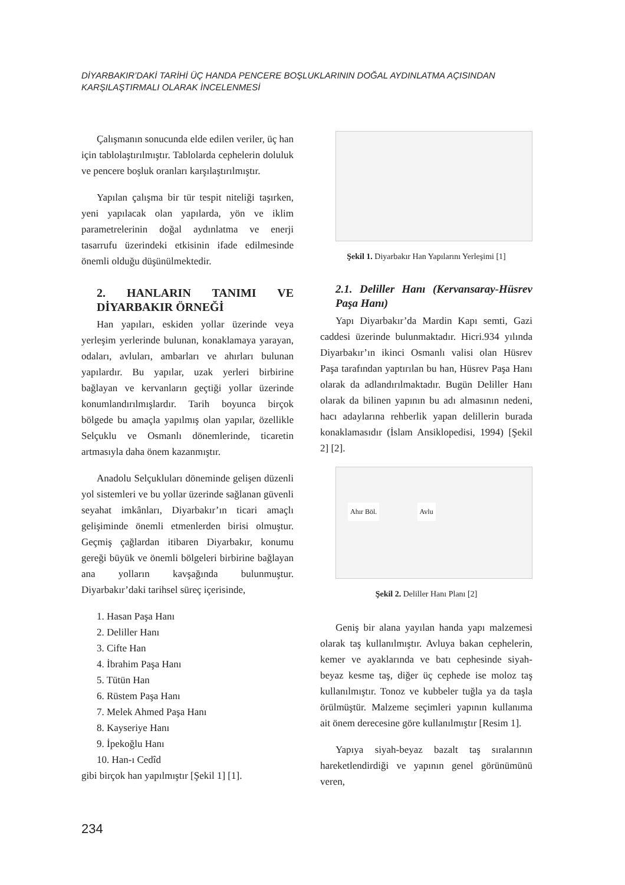DİYARBAKIR’DAKİ TARİHİ ÜÇ HANDA PENCERE BOŞLUKLARININ DOĞAL AYDINLATMA AÇISINDAN KARŞILAŞTIRMALI OLARAK İNCELENMESİ
Çalışmanın sonucunda elde edilen veriler, üç han için tablolaştırılmıştır. Tablolarda cephelerin doluluk ve pencere boşluk oranları karşılaştırılmıştır.
Yapılan çalışma bir tür tespit niteliği taşırken, yeni yapılacak olan yapılarda, yön ve iklim parametrelerinin doğal aydınlatma ve enerji tasarrufu üzerindeki etkisinin ifade edilmesinde önemli olduğu düşünülmektedir.
2. HANLARIN TANIMI VE DİYARBAKIR ÖRNEĞİ
Han yapıları, eskiden yollar üzerinde veya yerleşim yerlerinde bulunan, konaklamaya yarayan, odaları, avluları, ambarları ve ahırları bulunan yapılardır. Bu yapılar, uzak yerleri birbirine bağlayan ve kervanların geçtiği yollar üzerinde konumlandırılmışlardır. Tarih boyunca birçok bölgede bu amaçla yapılmış olan yapılar, özellikle Selçuklu ve Osmanlı dönemlerinde, ticaretin artmasıyla daha önem kazanmıştır.
Anadolu Selçukluları döneminde gelişen düzenli yol sistemleri ve bu yollar üzerinde sağlanan güvenli seyahat imkânları, Diyarbakır’ın ticari amaçlı gelişiminde önemli etmenlerden birisi olmuştur. Geçmiş çağlardan itibaren Diyarbakır, konumu gereği büyük ve önemli bölgeleri birbirine bağlayan ana yolların kavşağında bulunmuştur. Diyarbakır’daki tarihsel süreç içerisinde,
1. Hasan Paşa Hanı
2. Deliller Hanı
3. Cifte Han
4. İbrahim Paşa Hanı
5. Tütün Han
6. Rüstem Paşa Hanı
7. Melek Ahmed Paşa Hanı
8. Kayseriye Hanı
9. İpekoğlu Hanı
10. Han-ı Cedîd
gibi birçok han yapılmıştır [Şekil 1] [1].
Şekil 1. Diyarbakır Han Yapılarını Yerleşimi [1]
2.1. Deliller Hanı (Kervansaray-Hüsrev Paşa Hanı)
Yapı Diyarbakır’da Mardin Kapı semti, Gazi caddesi üzerinde bulunmaktadır. Hicri.934 yılında Diyarbakır’ın ikinci Osmanlı valisi olan Hüsrev Paşa tarafından yaptırılan bu han, Hüsrev Paşa Hanı olarak da adlandırılmaktadır. Bugün Deliller Hanı olarak da bilinen yapının bu adı almasının nedeni, hacı adaylarına rehberlik yapan delillerin burada konaklamasıdır (İslam Ansiklopedisi, 1994) [Şekil 2] [2].
Ahır Böl. Avlu
Şekil 2. Deliller Hanı Planı [2]
Geniş bir alana yayılan handa yapı malzemesi olarak taş kullanılmıştır. Avluya bakan cephelerin, kemer ve ayaklarında ve batı cephesinde siyah-beyaz kesme taş, diğer üç cephede ise moloz taş kullanılmıştır. Tonoz ve kubbeler tuğla ya da taşla örülmüştür. Malzeme seçimleri yapının kullanıma ait önem derecesine göre kullanılmıştır [Resim 1].
Yapıya siyah-beyaz bazalt taş sıralarının hareketlendirdiği ve yapının genel görünümünü veren,
234